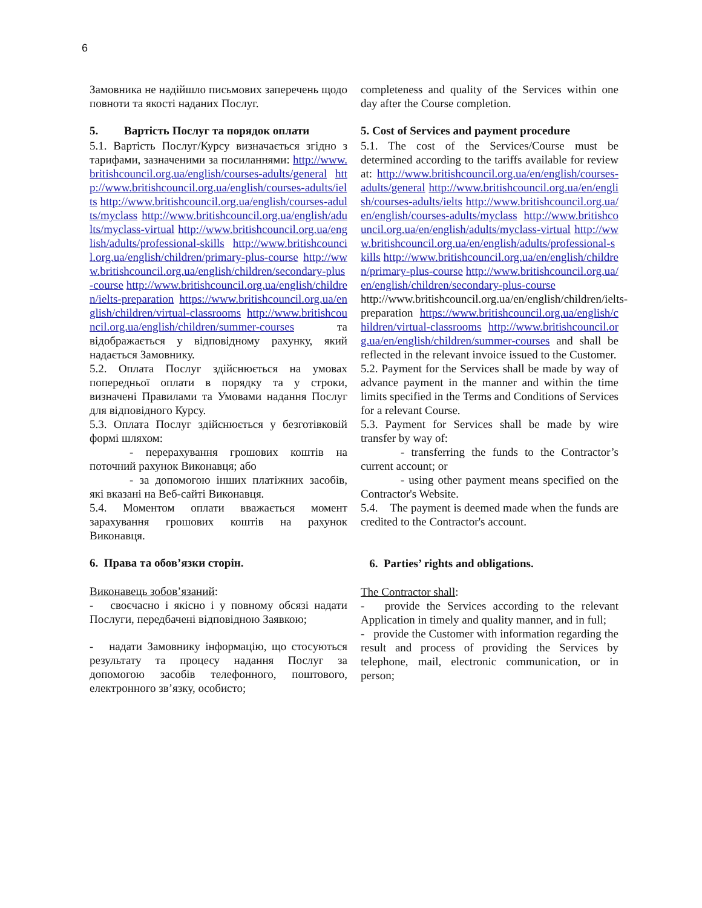6
Замовника не надійшло письмових заперечень щодо повноти та якості наданих Послуг.
5. Вартість Послуг та порядок оплати
5.1. Вартість Послуг/Курсу визначається згідно з тарифами, зазначеними за посиланнями: http://www.britishcouncil.org.ua/english/courses-adults/general http://www.britishcouncil.org.ua/english/courses-adults/ielts http://www.britishcouncil.org.ua/english/courses-adults/myclass http://www.britishcouncil.org.ua/english/adults/myclass-virtual http://www.britishcouncil.org.ua/english/adults/professional-skills http://www.britishcouncil.org.ua/english/children/primary-plus-course http://www.britishcouncil.org.ua/english/children/secondary-plus-course http://www.britishcouncil.org.ua/english/children/ielts-preparation https://www.britishcouncil.org.ua/english/children/virtual-classrooms http://www.britishcouncil.org.ua/english/children/summer-courses та відображається у відповідному рахунку, який надається Замовнику.
5.2. Оплата Послуг здійснюється на умовах попередньої оплати в порядку та у строки, визначені Правилами та Умовами надання Послуг для відповідного Курсу.
5.3. Оплата Послуг здійснюється у безготівковій формі шляхом:
- перерахування грошових коштів на поточний рахунок Виконавця; або
- за допомогою інших платіжних засобів, які вказані на Веб-сайті Виконавця.
5.4. Моментом оплати вважається момент зарахування грошових коштів на рахунок Виконавця.
6. Права та обов’язки сторін.
Виконавець зобов’язаний:
- своєчасно і якісно і у повному обсязі надати Послуги, передбачені відповідною Заявкою;
- надати Замовнику інформацію, що стосуються результату та процесу надання Послуг за допомогою засобів телефонного, поштового, електронного зв’язку, особисто;
completeness and quality of the Services within one day after the Course completion.
5. Cost of Services and payment procedure
5.1. The cost of the Services/Course must be determined according to the tariffs available for review at: http://www.britishcouncil.org.ua/en/english/courses-adults/general http://www.britishcouncil.org.ua/en/english/courses-adults/ielts http://www.britishcouncil.org.ua/en/english/courses-adults/myclass http://www.britishcouncil.org.ua/en/english/adults/myclass-virtual http://www.britishcouncil.org.ua/en/english/adults/professional-skills http://www.britishcouncil.org.ua/en/english/children/primary-plus-course http://www.britishcouncil.org.ua/en/english/children/secondary-plus-course http://www.britishcouncil.org.ua/en/english/children/ielts-preparation https://www.britishcouncil.org.ua/english/children/virtual-classrooms http://www.britishcouncil.org.ua/en/english/children/summer-courses and shall be reflected in the relevant invoice issued to the Customer.
5.2. Payment for the Services shall be made by way of advance payment in the manner and within the time limits specified in the Terms and Conditions of Services for a relevant Course.
5.3. Payment for Services shall be made by wire transfer by way of:
- transferring the funds to the Contractor’s current account; or
- using other payment means specified on the Contractor's Website.
5.4. The payment is deemed made when the funds are credited to the Contractor's account.
6. Parties’ rights and obligations.
The Contractor shall:
- provide the Services according to the relevant Application in timely and quality manner, and in full;
- provide the Customer with information regarding the result and process of providing the Services by telephone, mail, electronic communication, or in person;